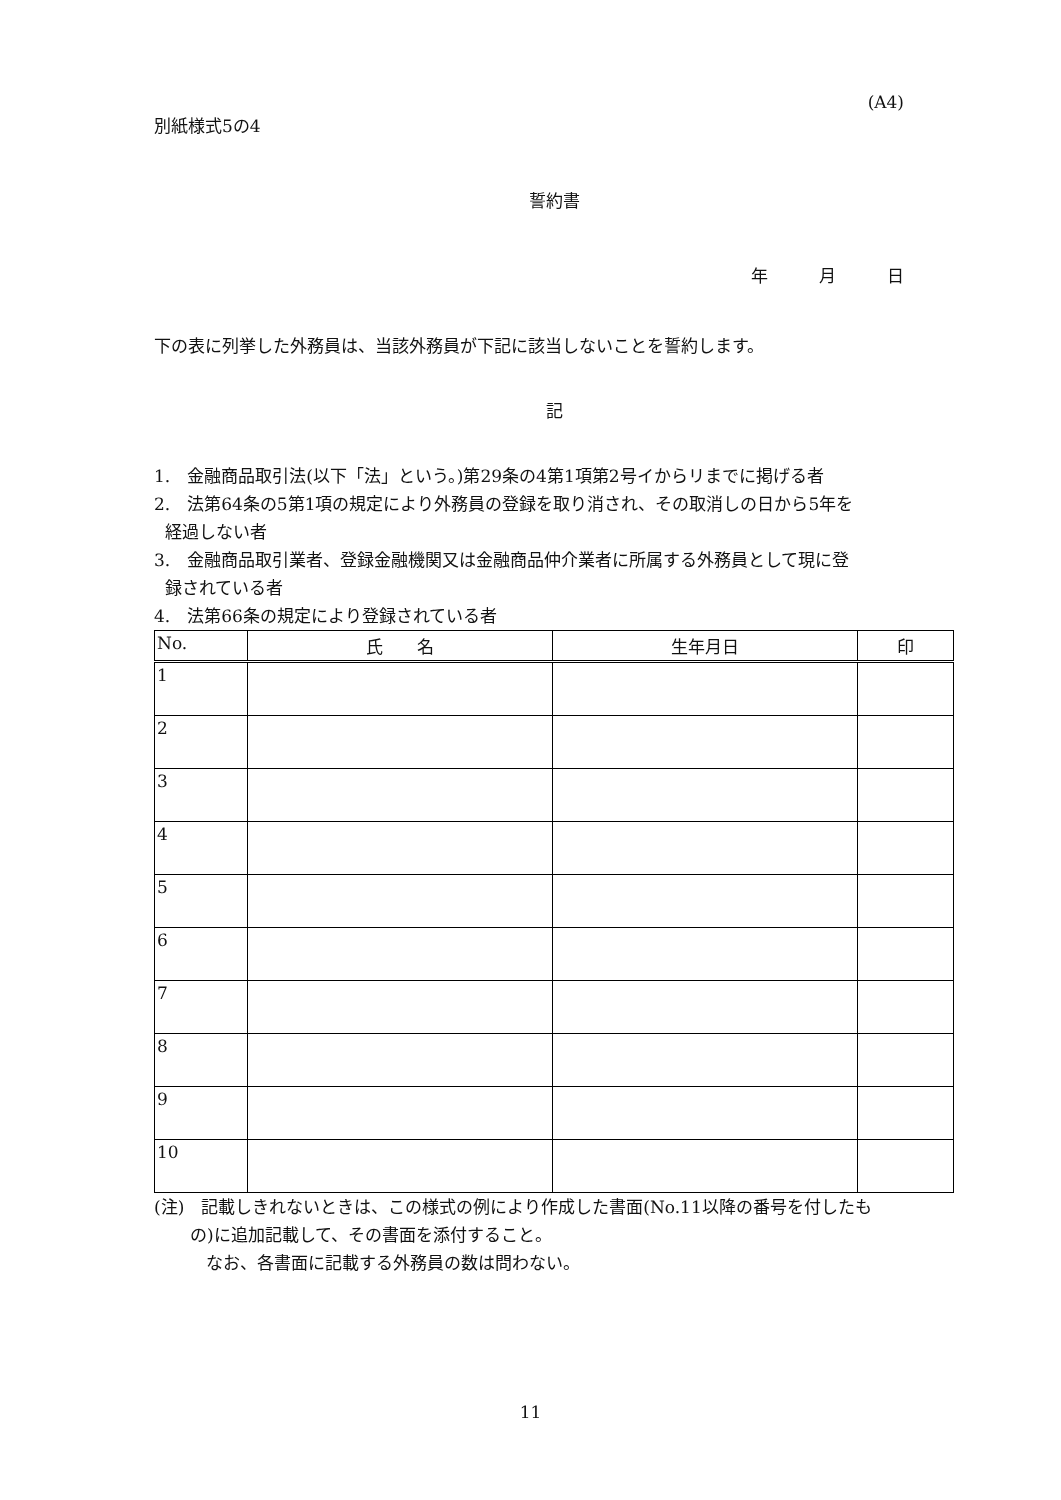(A4)
別紙様式5の4
誓約書
年　　　月　　　日
下の表に列挙した外務員は、当該外務員が下記に該当しないことを誓約します。
記
1.　金融商品取引法(以下「法」という。)第29条の4第1項第2号イからリまでに掲げる者
2.　法第64条の5第1項の規定により外務員の登録を取り消され、その取消しの日から5年を
経過しない者
3.　金融商品取引業者、登録金融機関又は金融商品仲介業者に所属する外務員として現に登
録されている者
4.　法第66条の規定により登録されている者
| No. | 氏 名 | 生年月日 | 印 |
| --- | --- | --- | --- |
| 1 | | | |
| 2 | | | |
| 3 | | | |
| 4 | | | |
| 5 | | | |
| 6 | | | |
| 7 | | | |
| 8 | | | |
| 9 | | | |
| 10 | | | |
(注)　記載しきれないときは、この様式の例により作成した書面(No.11以降の番号を付したも
の)に追加記載して、その書面を添付すること。
なお、各書面に記載する外務員の数は問わない。
11